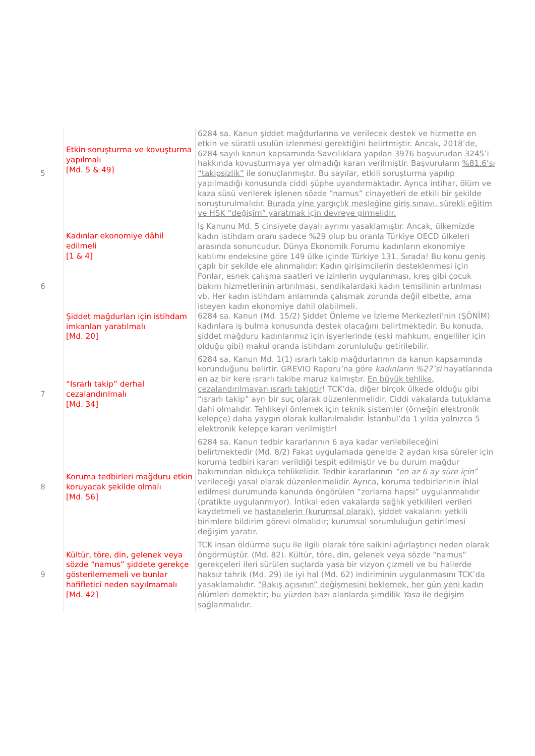| 5 | Etkin soruşturma ve kovuşturma yapılmalı [Md. 5 & 49] | 6284 sa. Kanun şiddet mağdurlarına ve verilecek destek ve hizmette en etkin ve süratli usulün izlenmesi gerektiğini belirtmiştir. Ancak, 2018’de, 6284 sayılı kanun kapsamında Savcılıklara yapılan 3976 başvurudan 3245’i hakkında kovuşturmaya yer olmadığı kararı verilmiştir. Başvuruların %81,6’sı “takipsizlik” ile sonuçlanmıştır. Bu sayılar, etkili soruşturma yapılıp yapılmadığı konusunda ciddi şüphe uyandırmaktadır. Ayrıca intihar, ölüm ve kaza süsü verilerek işlenen sözde “namus” cinayetleri de etkili bir şekilde soruşturulmalıdır. Burada yine yargıçlık mesleğine giriş sınavı, sürekli eğitim ve HSK “değişim” yaratmak için devreye girmelidir. |
| 6 | Kadınlar ekonomiye dâhil edilmeli [1 & 4] Şiddet mağdurları için istihdam imkanları yaratılmalı [Md. 20] | İş Kanunu Md. 5 cinsiyete dayalı ayrımı yasaklamıştır. Ancak, ülkemizde kadın istihdam oranı sadece %29 olup bu oranla Türkiye OECD ülkeleri arasında sonuncudur. Dünya Ekonomik Forumu kadınların ekonomiye katılımı endeksine göre 149 ülke içinde Türkiye 131. Sırada! Bu konu geniş çaplı bir şekilde ele alınmalıdır: Kadın girişimcilerin desteklenmesi için Fonlar, esnek çalışma saatleri ve izinlerin uygulanması, kreş gibi çocuk bakım hizmetlerinin artırılması, sendikalardaki kadın temsilinin artırılması vb. Her kadın istihdam anlamında çalışmak zorunda değil elbette, ama isteyen kadın ekonomiye dahil olabilmeli. 6284 sa. Kanun (Md. 15/2) Şiddet Önleme ve İzleme Merkezleri’nin (ŞÖNİM) kadınlara iş bulma konusunda destek olacağını belirtmektedir. Bu konuda, şiddet mağduru kadınlarımız için işyerlerinde (eski mahkum, engelliler için olduğu gibi) makul oranda istihdam zorunluluğu getirilebilir. |
| 7 | “Israrlı takip” derhal cezalandırılmalı [Md. 34] | 6284 sa. Kanun Md. 1(1) ısrarlı takip mağdurlarının da kanun kapsamında korunduğunu belirtir. GREVIO Raporu’na göre kadınların %27’si hayatlarında en az bir kere ısrarlı takibe maruz kalmıştır. En büyük tehlike, cezalandırılmayan ısrarlı takiptir ! TCK’da, diğer birçok ülkede olduğu gibi “ısrarlı takip” ayrı bir suç olarak düzenlenmelidir. Ciddi vakalarda tutuklama dahi olmalıdır. Tehlikeyi önlemek için teknik sistemler (örneğin elektronik kelepçe) daha yaygın olarak kullanılmalıdır. İstanbul’da 1 yılda yalnızca 5 elektronik kelepçe kararı verilmiştir! |
| 8 | Koruma tedbirleri mağduru etkin koruyacak şekilde olmalı [Md. 56] | 6284 sa. Kanun tedbir kararlarının 6 aya kadar verilebileceğini belirtmektedir (Md. 8/2) Fakat uygulamada genelde 2 aydan kısa süreler için koruma tedbiri kararı verildiği tespit edilmiştir ve bu durum mağdur bakımından oldukça tehlikelidir. Tedbir kararlarının “en az 6 ay süre için” verileceği yasal olarak düzenlenmelidir. Ayrıca, koruma tedbirlerinin ihlal edilmesi durumunda kanunda öngörülen “zorlama hapsi” uygulanmalıdır (pratikte uygulanmıyor). İntikal eden vakalarda sağlık yetkilileri verileri kaydetmeli ve hastanelerin (kurumsal olarak) , şiddet vakalarını yetkili birimlere bildirim görevi olmalıdır; kurumsal sorumluluğun getirilmesi değişim yaratır. |
| 9 | Kültür, töre, din, gelenek veya sözde “namus” şiddete gerekçe gösterilememeli ve bunlar hafifletici neden sayılmamalı [Md. 42] | TCK insan öldürme suçu ile ilgili olarak töre saikini ağırlaştırıcı neden olarak öngörmüştür. (Md. 82). Kültür, töre, din, gelenek veya sözde “namus” gerekçeleri ileri sürülen suçlarda yasa bir vizyon çizmeli ve bu hallerde haksız tahrik (Md. 29) ile iyi hal (Md. 62) indiriminin uygulanmasını TCK’da yasaklamalıdır. “Bakış açısının” değişmesini beklemek, her gün yeni kadın ölümleri demektir ; bu yüzden bazı alanlarda şimdilik Yasa ile değişim sağlanmalıdır. |